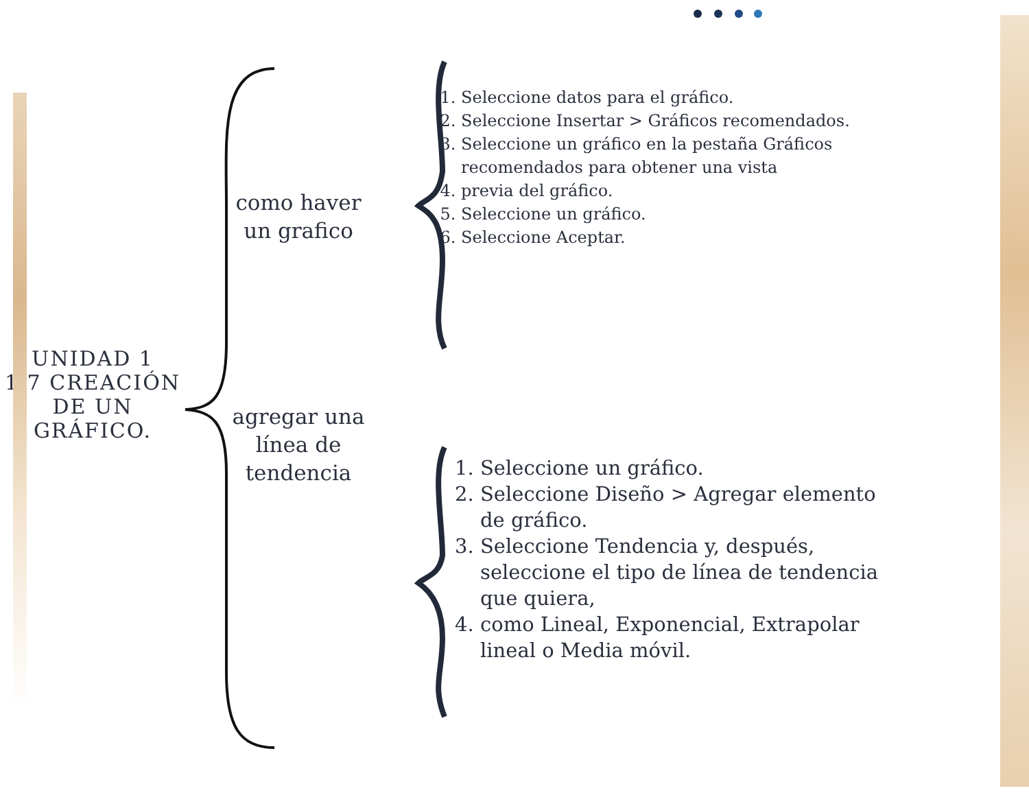UNIDAD 1
1.7 CREACIÓN DE UN GRÁFICO.
como haver
un grafico
agregar una
línea de
tendencia
1. Seleccione datos para el gráfico.
2. Seleccione Insertar > Gráficos recomendados.
3. Seleccione un gráfico en la pestaña Gráficos recomendados para obtener una vista
4. previa del gráfico.
5. Seleccione un gráfico.
6. Seleccione Aceptar.
1. Seleccione un gráfico.
2. Seleccione Diseño > Agregar elemento de gráfico.
3. Seleccione Tendencia y, después, seleccione el tipo de línea de tendencia que quiera,
4. como Lineal, Exponencial, Extrapolar lineal o Media móvil.